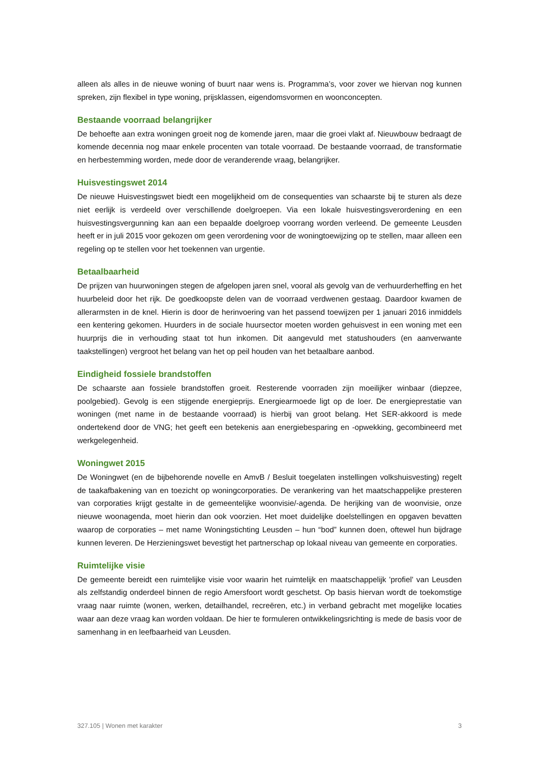alleen als alles in de nieuwe woning of buurt naar wens is. Programma’s, voor zover we hiervan nog kunnen spreken, zijn flexibel in type woning, prijsklassen, eigendomsvormen en woonconcepten.
Bestaande voorraad belangrijker
De behoefte aan extra woningen groeit nog de komende jaren, maar die groei vlakt af. Nieuwbouw bedraagt de komende decennia nog maar enkele procenten van totale voorraad. De bestaande voorraad, de transformatie en herbestemming worden, mede door de veranderende vraag, belangrijker.
Huisvestingswet 2014
De nieuwe Huisvestingswet biedt een mogelijkheid om de consequenties van schaarste bij te sturen als deze niet eerlijk is verdeeld over verschillende doelgroepen. Via een lokale huisvestingsverordening en een huisvestingsvergunning kan aan een bepaalde doelgroep voorrang worden verleend. De gemeente Leusden heeft er in juli 2015 voor gekozen om geen verordening voor de woningtoewijzing op te stellen, maar alleen een regeling op te stellen voor het toekennen van urgentie.
Betaalbaarheid
De prijzen van huurwoningen stegen de afgelopen jaren snel, vooral als gevolg van de verhuurderheffing en het huurbeleid door het rijk. De goedkoopste delen van de voorraad verdwenen gestaag. Daardoor kwamen de allerarmsten in de knel. Hierin is door de herinvoering van het passend toewijzen per 1 januari 2016 inmiddels een kentering gekomen. Huurders in de sociale huursector moeten worden gehuisvest in een woning met een huurprijs die in verhouding staat tot hun inkomen. Dit aangevuld met statushouders (en aanverwante taakstellingen) vergroot het belang van het op peil houden van het betaalbare aanbod.
Eindigheid fossiele brandstoffen
De schaarste aan fossiele brandstoffen groeit. Resterende voorraden zijn moeilijker winbaar (diepzee, poolgebied). Gevolg is een stijgende energieprijs. Energiearmoede ligt op de loer. De energieprestatie van woningen (met name in de bestaande voorraad) is hierbij van groot belang. Het SER-akkoord is mede ondertekend door de VNG; het geeft een betekenis aan energiebesparing en -opwekking, gecombineerd met werkgelegenheid.
Woningwet 2015
De Woningwet (en de bijbehorende novelle en AmvB / Besluit toegelaten instellingen volkshuisvesting) regelt de taakafbakening van en toezicht op woningcorporaties. De verankering van het maatschappelijke presteren van corporaties krijgt gestalte in de gemeentelijke woonvisie/-agenda. De herijking van de woonvisie, onze nieuwe woonagenda, moet hierin dan ook voorzien. Het moet duidelijke doelstellingen en opgaven bevatten waarop de corporaties – met name Woningstichting Leusden – hun “bod” kunnen doen, oftewel hun bijdrage kunnen leveren. De Herzieningswet bevestigt het partnerschap op lokaal niveau van gemeente en corporaties.
Ruimtelijke visie
De gemeente bereidt een ruimtelijke visie voor waarin het ruimtelijk en maatschappelijk 'profiel' van Leusden als zelfstandig onderdeel binnen de regio Amersfoort wordt geschetst. Op basis hiervan wordt de toekomstige vraag naar ruimte (wonen, werken, detailhandel, recreëren, etc.) in verband gebracht met mogelijke locaties waar aan deze vraag kan worden voldaan. De hier te formuleren ontwikkelingsrichting is mede de basis voor de samenhang in en leefbaarheid van Leusden.
327.105 | Wonen met karakter 3